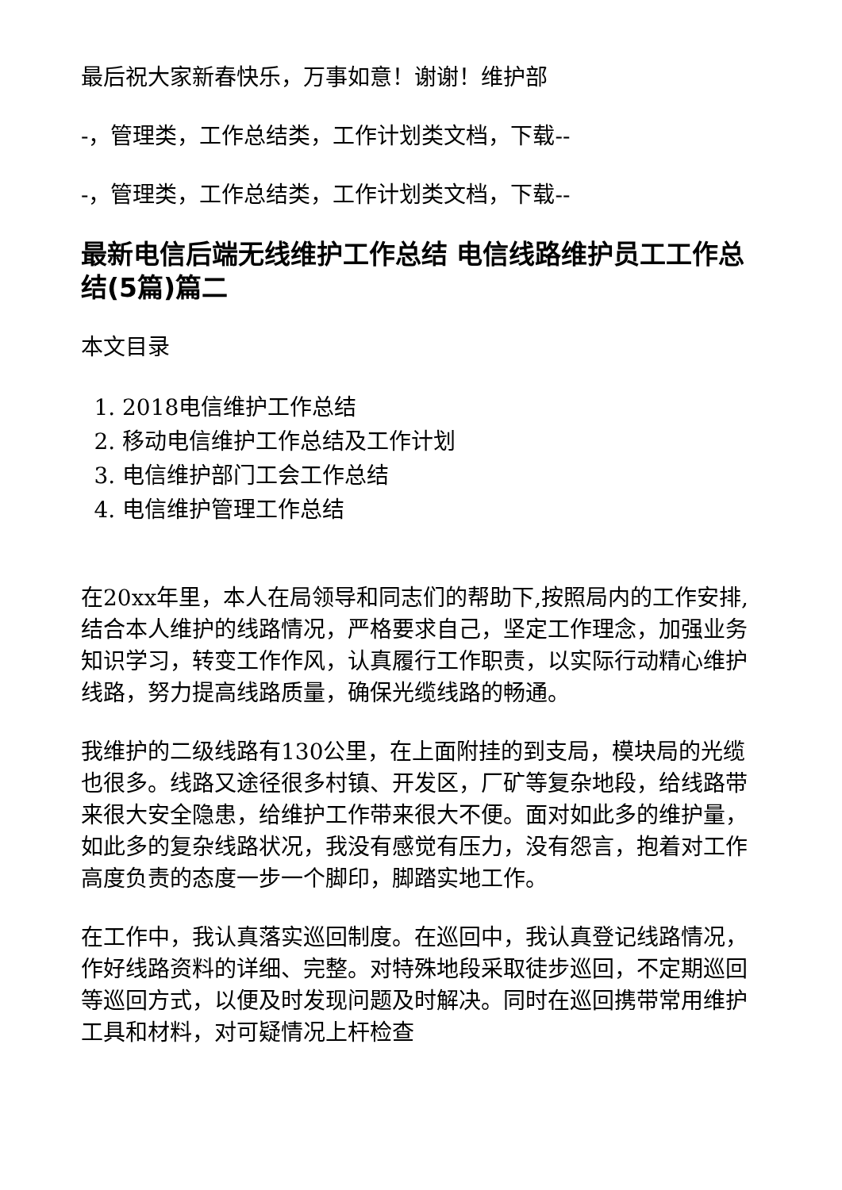最后祝大家新春快乐，万事如意！谢谢！维护部
-，管理类，工作总结类，工作计划类文档，下载--
-，管理类，工作总结类，工作计划类文档，下载--
最新电信后端无线维护工作总结 电信线路维护员工工作总结(5篇)篇二
本文目录
1. 2018电信维护工作总结
2. 移动电信维护工作总结及工作计划
3. 电信维护部门工会工作总结
4. 电信维护管理工作总结
在20xx年里，本人在局领导和同志们的帮助下,按照局内的工作安排,结合本人维护的线路情况，严格要求自己，坚定工作理念，加强业务知识学习，转变工作作风，认真履行工作职责，以实际行动精心维护线路，努力提高线路质量，确保光缆线路的畅通。
我维护的二级线路有130公里，在上面附挂的到支局，模块局的光缆也很多。线路又途径很多村镇、开发区，厂矿等复杂地段，给线路带来很大安全隐患，给维护工作带来很大不便。面对如此多的维护量，如此多的复杂线路状况，我没有感觉有压力，没有怨言，抱着对工作高度负责的态度一步一个脚印，脚踏实地工作。
在工作中，我认真落实巡回制度。在巡回中，我认真登记线路情况，作好线路资料的详细、完整。对特殊地段采取徒步巡回，不定期巡回等巡回方式，以便及时发现问题及时解决。同时在巡回携带常用维护工具和材料，对可疑情况上杆检查